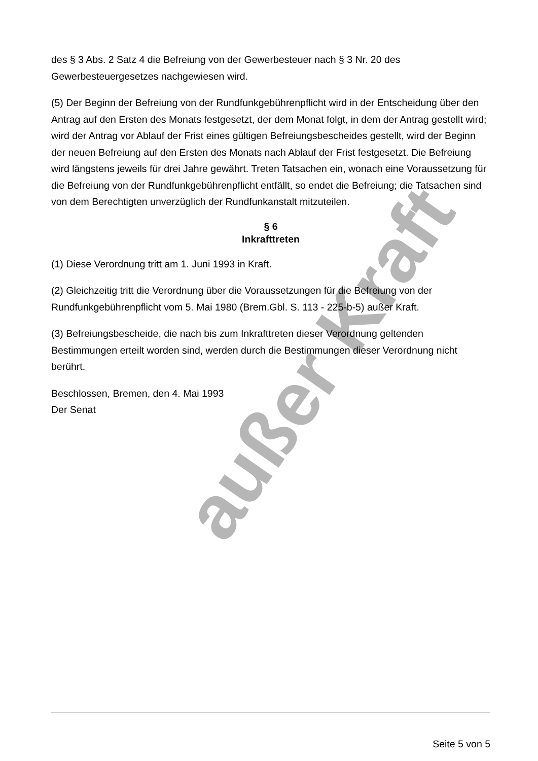außer Kraft
des § 3 Abs. 2 Satz 4 die Befreiung von der Gewerbesteuer nach § 3 Nr. 20 des Gewerbesteuergesetzes nachgewiesen wird.
(5) Der Beginn der Befreiung von der Rundfunkgebührenpflicht wird in der Entscheidung über den Antrag auf den Ersten des Monats festgesetzt, der dem Monat folgt, in dem der Antrag gestellt wird; wird der Antrag vor Ablauf der Frist eines gültigen Befreiungsbescheides gestellt, wird der Beginn der neuen Befreiung auf den Ersten des Monats nach Ablauf der Frist festgesetzt. Die Befreiung wird längstens jeweils für drei Jahre gewährt. Treten Tatsachen ein, wonach eine Voraussetzung für die Befreiung von der Rundfunkgebührenpflicht entfällt, so endet die Befreiung; die Tatsachen sind von dem Berechtigten unverzüglich der Rundfunkanstalt mitzuteilen.
§ 6
Inkrafttreten
(1) Diese Verordnung tritt am 1. Juni 1993 in Kraft.
(2) Gleichzeitig tritt die Verordnung über die Voraussetzungen für die Befreiung von der Rundfunkgebührenpflicht vom 5. Mai 1980 (Brem.Gbl. S. 113 - 225-b-5) außer Kraft.
(3) Befreiungsbescheide, die nach bis zum Inkrafttreten dieser Verordnung geltenden Bestimmungen erteilt worden sind, werden durch die Bestimmungen dieser Verordnung nicht berührt.
Beschlossen, Bremen, den 4. Mai 1993
Der Senat
Seite 5 von 5